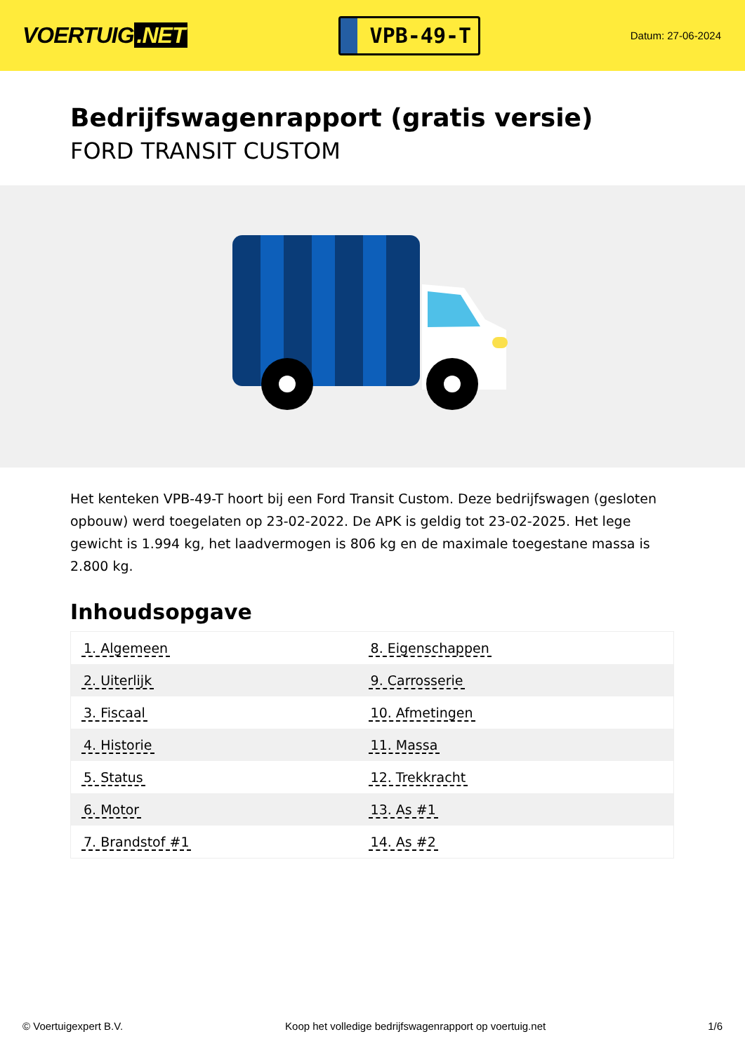VOERTUIG.NET
VPB-49-T
Datum: 27-06-2024
Bedrijfswagenrapport (gratis versie)
FORD TRANSIT CUSTOM
Het kenteken VPB-49-T hoort bij een Ford Transit Custom. Deze bedrijfswagen (gesloten opbouw) werd toegelaten op 23-02-2022. De APK is geldig tot 23-02-2025. Het lege gewicht is 1.994 kg, het laadvermogen is 806 kg en de maximale toegestane massa is 2.800 kg.
Inhoudsopgave
| 1. Algemeen | 8. Eigenschappen |
| 2. Uiterlijk | 9. Carrosserie |
| 3. Fiscaal | 10. Afmetingen |
| 4. Historie | 11. Massa |
| 5. Status | 12. Trekkracht |
| 6. Motor | 13. As #1 |
| 7. Brandstof #1 | 14. As #2 |
© Voertuigexpert B.V. Koop het volledige bedrijfswagenrapport op voertuig.net 1/6